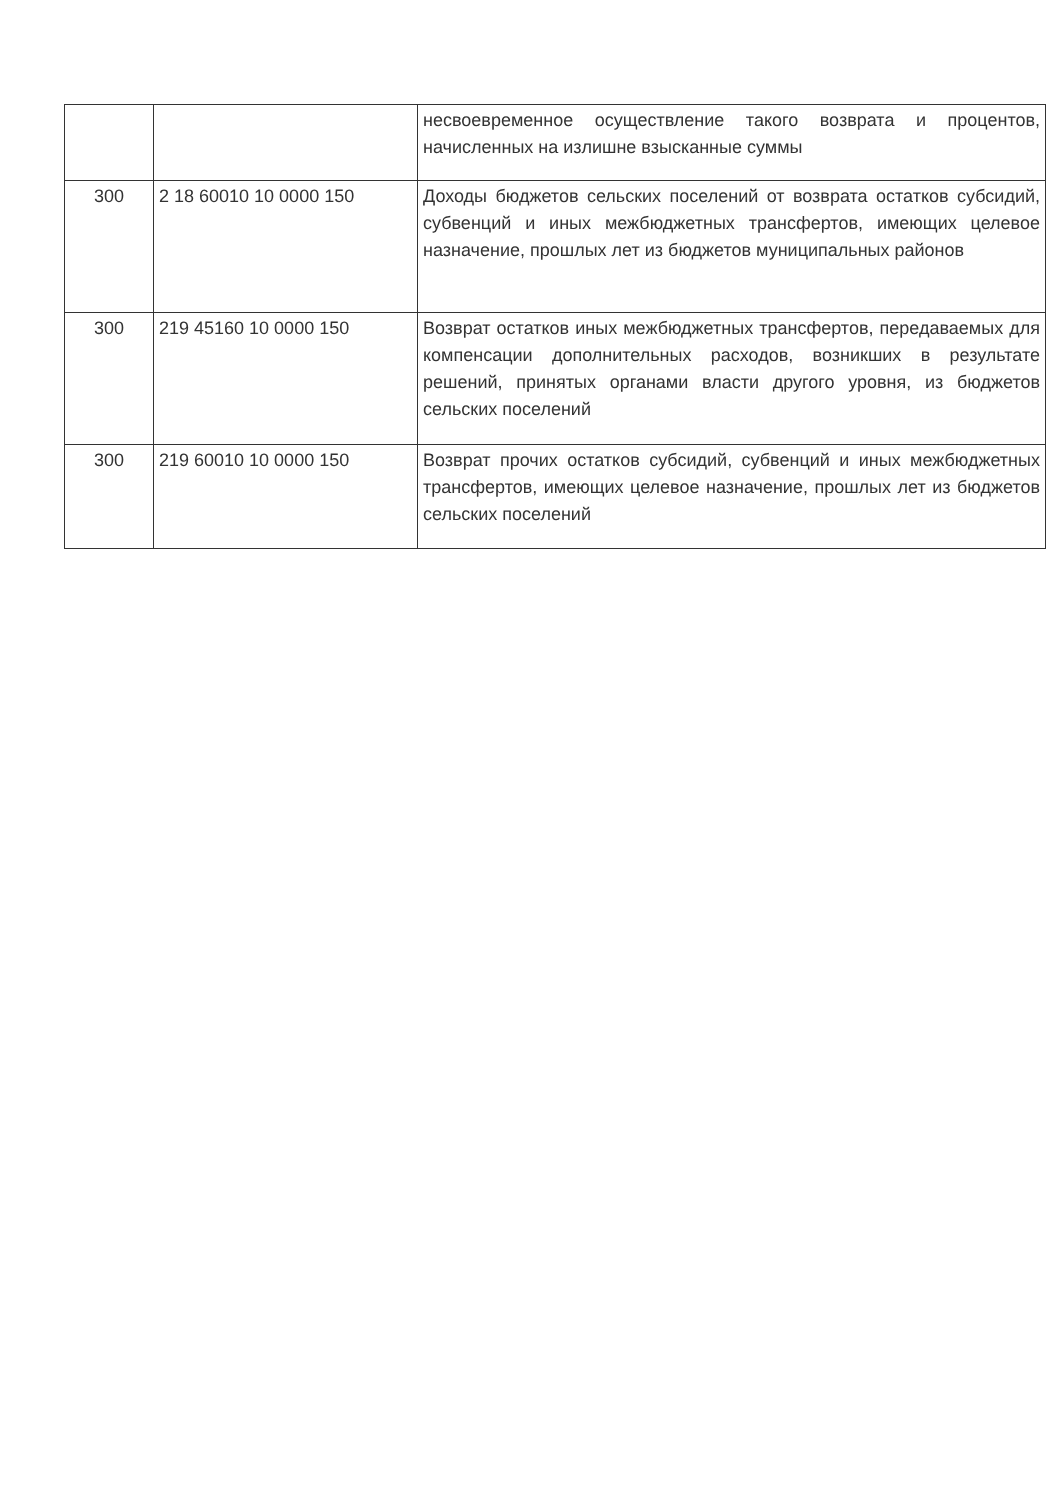| | | несвоевременное осуществление такого возврата и процентов, начисленных на излишне взысканные суммы |
| 300 | 2 18 60010 10 0000 150 | Доходы бюджетов сельских поселений от возврата остатков субсидий, субвенций и иных межбюджетных трансфертов, имеющих целевое назначение, прошлых лет из бюджетов муниципальных районов |
| 300 | 219 45160 10 0000 150 | Возврат остатков иных межбюджетных трансфертов, передаваемых для компенсации дополнительных расходов, возникших в результате решений, принятых органами власти другого уровня, из бюджетов сельских поселений |
| 300 | 219 60010 10 0000 150 | Возврат прочих остатков субсидий, субвенций и иных межбюджетных трансфертов, имеющих целевое назначение, прошлых лет из бюджетов сельских поселений |